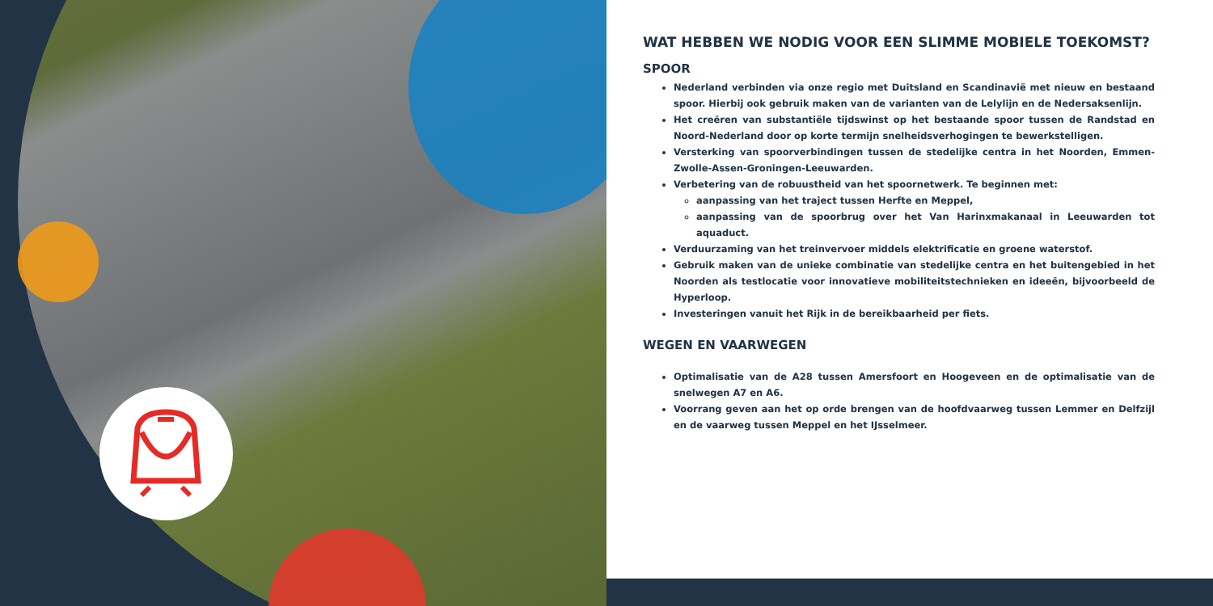WAT HEBBEN WE NODIG VOOR EEN SLIMME MOBIELE TOEKOMST?
SPOOR
Nederland verbinden via onze regio met Duitsland en Scandinavië met nieuw en bestaand spoor. Hierbij ook gebruik maken van de varianten van de Lelylijn en de Nedersaksenlijn.
Het creëren van substantiële tijdswinst op het bestaande spoor tussen de Randstad en Noord-Nederland door op korte termijn snelheidsverhogingen te bewerkstelligen.
Versterking van spoorverbindingen tussen de stedelijke centra in het Noorden, Emmen-Zwolle-Assen-Groningen-Leeuwarden.
Verbetering van de robuustheid van het spoornetwerk. Te beginnen met:
aanpassing van het traject tussen Herfte en Meppel,
aanpassing van de spoorbrug over het Van Harinxmakanaal in Leeuwarden tot aquaduct.
Verduurzaming van het treinvervoer middels elektrificatie en groene waterstof.
Gebruik maken van de unieke combinatie van stedelijke centra en het buitengebied in het Noorden als testlocatie voor innovatieve mobiliteitstechnieken en ideeën, bijvoorbeeld de Hyperloop.
Investeringen vanuit het Rijk in de bereikbaarheid per fiets.
WEGEN EN VAARWEGEN
Optimalisatie van de A28 tussen Amersfoort en Hoogeveen en de optimalisatie van de snelwegen A7 en A6.
Voorrang geven aan het op orde brengen van de hoofdvaarweg tussen Lemmer en Delfzijl en de vaarweg tussen Meppel en het IJsselmeer.